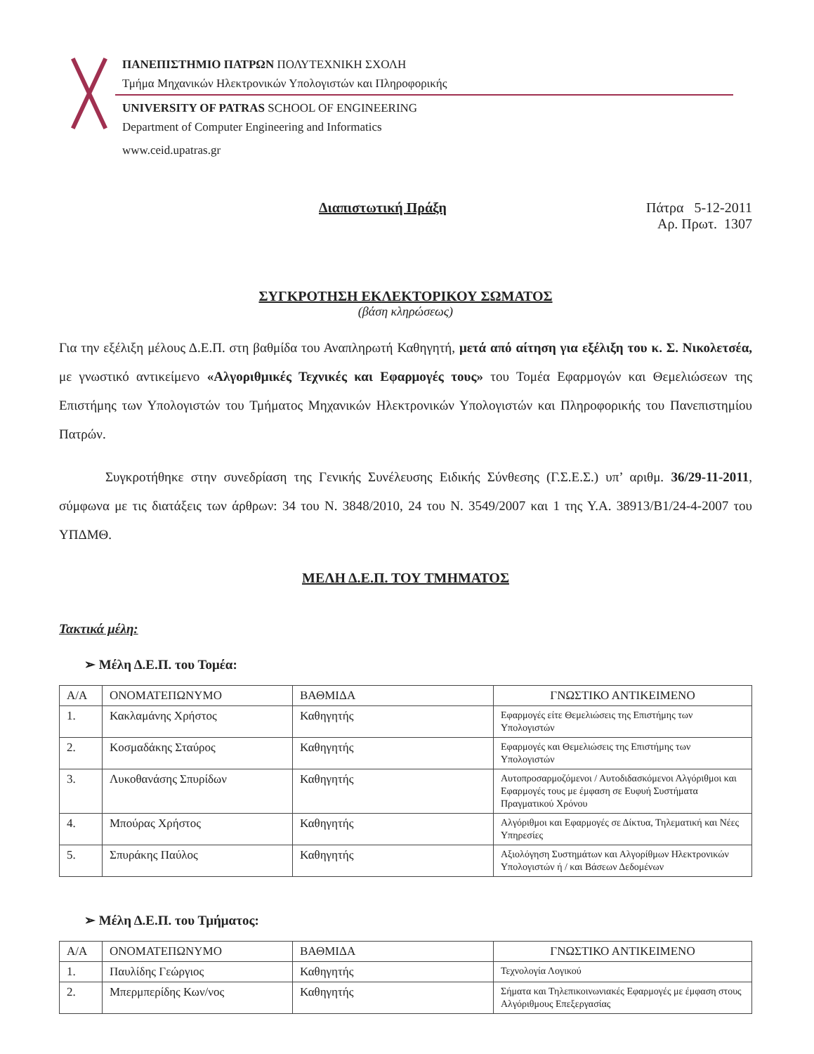ΠΑΝΕΠΙΣΤΗΜΙΟ ΠΑΤΡΩΝ ΠΟΛΥΤΕΧΝΙΚΗ ΣΧΟΛΗ
Τμήμα Μηχανικών Ηλεκτρονικών Υπολογιστών και Πληροφορικής
UNIVERSITY OF PATRAS SCHOOL OF ENGINEERING
Department of Computer Engineering and Informatics
www.ceid.upatras.gr
Διαπιστωτική Πράξη Πάτρα 5-12-2011
Αρ. Πρωτ. 1307
ΣΥΓΚΡΟΤΗΣΗ ΕΚΛΕΚΤΟΡΙΚΟΥ ΣΩΜΑΤΟΣ
(βάση κληρώσεως)
Για την εξέλιξη μέλους Δ.Ε.Π. στη βαθμίδα του Αναπληρωτή Καθηγητή, μετά από αίτηση για εξέλιξη του κ. Σ. Νικολετσέα, με γνωστικό αντικείμενο «Αλγοριθμικές Τεχνικές και Εφαρμογές τους» του Τομέα Εφαρμογών και Θεμελιώσεων της Επιστήμης των Υπολογιστών του Τμήματος Μηχανικών Ηλεκτρονικών Υπολογιστών και Πληροφορικής του Πανεπιστημίου Πατρών.
Συγκροτήθηκε στην συνεδρίαση της Γενικής Συνέλευσης Ειδικής Σύνθεσης (Γ.Σ.Ε.Σ.) υπ’ αριθμ. 36/29-11-2011, σύμφωνα με τις διατάξεις των άρθρων: 34 του Ν. 3848/2010, 24 του Ν. 3549/2007 και 1 της Υ.Α. 38913/Β1/24-4-2007 του ΥΠΔΜΘ.
ΜΕΛΗ Δ.Ε.Π. ΤΟΥ ΤΜΗΜΑΤΟΣ
Τακτικά μέλη:
➢ Μέλη Δ.Ε.Π. του Τομέα:
| Α/Α | ΟΝΟΜΑΤΕΠΩΝΥΜΟ | ΒΑΘΜΙΔΑ | ΓΝΩΣΤΙΚΟ ΑΝΤΙΚΕΙΜΕΝΟ |
| --- | --- | --- | --- |
| 1. | Κακλαμάνης Χρήστος | Καθηγητής | Εφαρμογές είτε Θεμελιώσεις της Επιστήμης των Υπολογιστών |
| 2. | Κοσμαδάκης Σταύρος | Καθηγητής | Εφαρμογές και Θεμελιώσεις της Επιστήμης των Υπολογιστών |
| 3. | Λυκοθανάσης Σπυρίδων | Καθηγητής | Αυτοπροσαρμοζόμενοι / Αυτοδιδασκόμενοι Αλγόριθμοι και Εφαρμογές τους με έμφαση σε Ευφυή Συστήματα Πραγματικού Χρόνου |
| 4. | Μπούρας Χρήστος | Καθηγητής | Αλγόριθμοι και Εφαρμογές σε Δίκτυα, Τηλεματική και Νέες Υπηρεσίες |
| 5. | Σπυράκης Παύλος | Καθηγητής | Αξιολόγηση Συστημάτων και Αλγορίθμων Ηλεκτρονικών Υπολογιστών ή / και Βάσεων Δεδομένων |
➢ Μέλη Δ.Ε.Π. του Τμήματος:
| Α/Α | ΟΝΟΜΑΤΕΠΩΝΥΜΟ | ΒΑΘΜΙΔΑ | ΓΝΩΣΤΙΚΟ ΑΝΤΙΚΕΙΜΕΝΟ |
| --- | --- | --- | --- |
| 1. | Παυλίδης Γεώργιος | Καθηγητής | Τεχνολογία Λογικού |
| 2. | Μπερμπερίδης Κων/νος | Καθηγητής | Σήματα και Τηλεπικοινωνιακές Εφαρμογές με έμφαση στους Αλγόριθμους Επεξεργασίας |